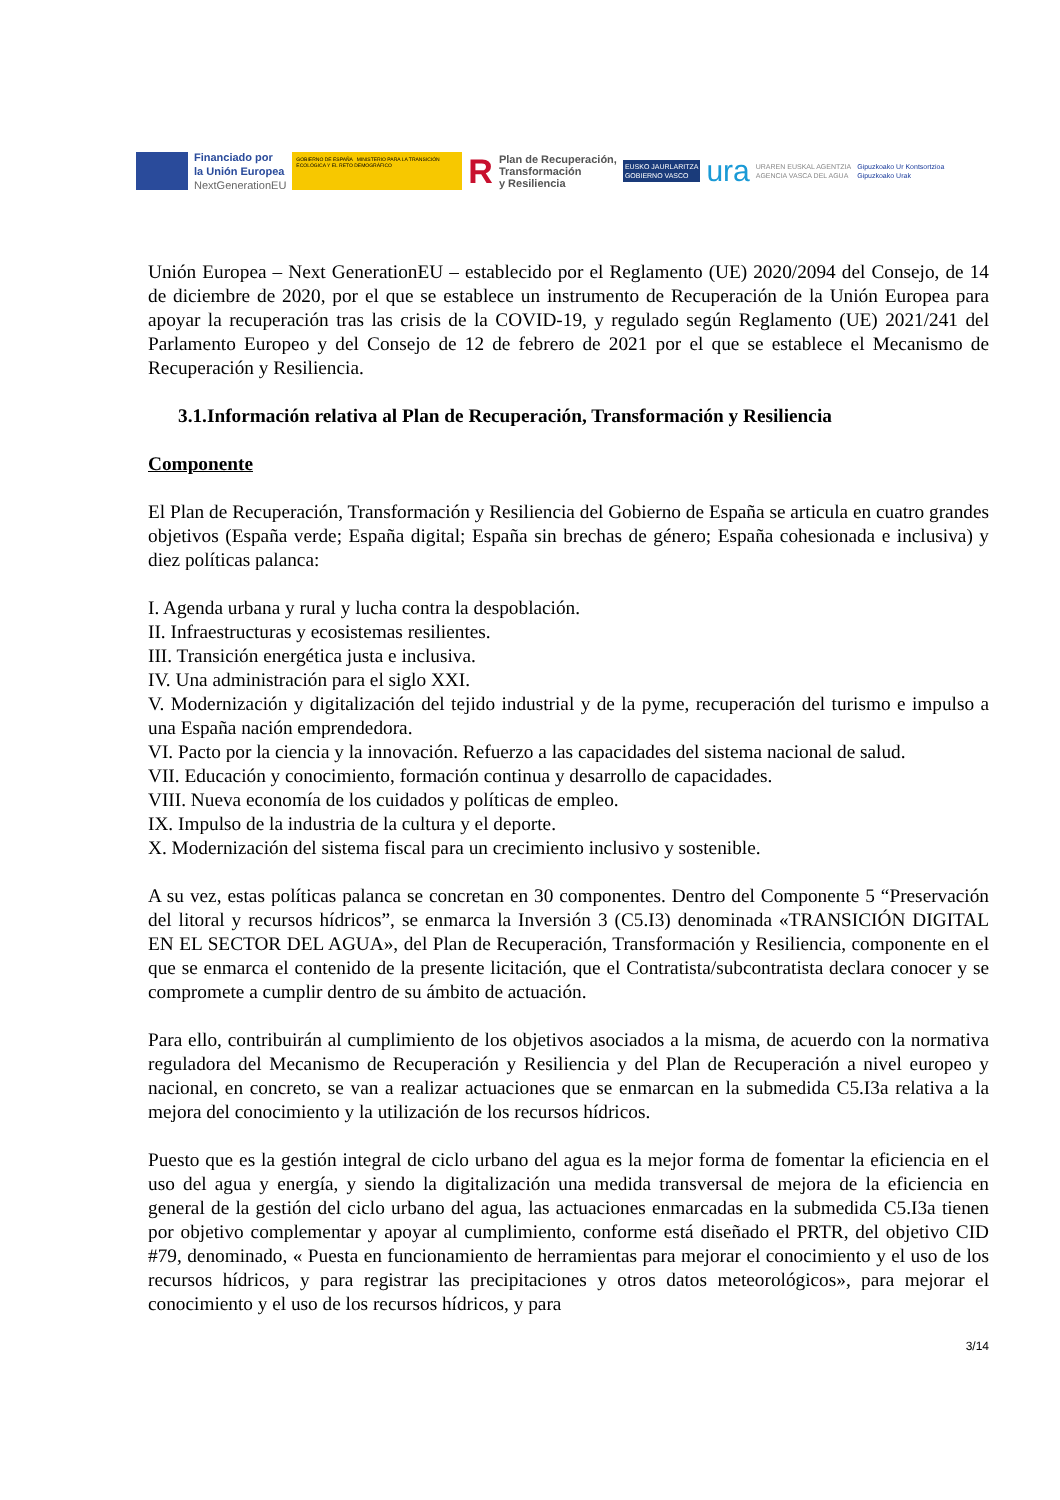Financiado por
la Unión Europea
NextGenerationEU
GOBIERNO DE ESPAÑA MINISTERIO PARA LA TRANSICIÓN ECOLÓGICA Y EL RETO DEMOGRÁFICO
R
Plan de Recuperación,
Transformación
y Resiliencia
EUSKO JAURLARITZA
GOBIERNO VASCO
ura
URAREN EUSKAL AGENTZIA
AGENCIA VASCA DEL AGUA
Gipuzkoako Ur Kontsortzioa
Gipuzkoako Urak
Unión Europea – Next GenerationEU – establecido por el Reglamento (UE) 2020/2094 del Consejo, de 14 de diciembre de 2020, por el que se establece un instrumento de Recuperación de la Unión Europea para apoyar la recuperación tras las crisis de la COVID-19, y regulado según Reglamento (UE) 2021/241 del Parlamento Europeo y del Consejo de 12 de febrero de 2021 por el que se establece el Mecanismo de Recuperación y Resiliencia.
3.1.Información relativa al Plan de Recuperación, Transformación y Resiliencia
Componente
El Plan de Recuperación, Transformación y Resiliencia del Gobierno de España se articula en cuatro grandes objetivos (España verde; España digital; España sin brechas de género; España cohesionada e inclusiva) y diez políticas palanca:
I. Agenda urbana y rural y lucha contra la despoblación.
II. Infraestructuras y ecosistemas resilientes.
III. Transición energética justa e inclusiva.
IV. Una administración para el siglo XXI.
V. Modernización y digitalización del tejido industrial y de la pyme, recuperación del turismo e impulso a una España nación emprendedora.
VI. Pacto por la ciencia y la innovación. Refuerzo a las capacidades del sistema nacional de salud.
VII. Educación y conocimiento, formación continua y desarrollo de capacidades.
VIII. Nueva economía de los cuidados y políticas de empleo.
IX. Impulso de la industria de la cultura y el deporte.
X. Modernización del sistema fiscal para un crecimiento inclusivo y sostenible.
A su vez, estas políticas palanca se concretan en 30 componentes. Dentro del Componente 5 “Preservación del litoral y recursos hídricos”, se enmarca la Inversión 3 (C5.I3) denominada «TRANSICIÓN DIGITAL EN EL SECTOR DEL AGUA», del Plan de Recuperación, Transformación y Resiliencia, componente en el que se enmarca el contenido de la presente licitación, que el Contratista/subcontratista declara conocer y se compromete a cumplir dentro de su ámbito de actuación.
Para ello, contribuirán al cumplimiento de los objetivos asociados a la misma, de acuerdo con la normativa reguladora del Mecanismo de Recuperación y Resiliencia y del Plan de Recuperación a nivel europeo y nacional, en concreto, se van a realizar actuaciones que se enmarcan en la submedida C5.I3a relativa a la mejora del conocimiento y la utilización de los recursos hídricos.
Puesto que es la gestión integral de ciclo urbano del agua es la mejor forma de fomentar la eficiencia en el uso del agua y energía, y siendo la digitalización una medida transversal de mejora de la eficiencia en general de la gestión del ciclo urbano del agua, las actuaciones enmarcadas en la submedida C5.I3a tienen por objetivo complementar y apoyar al cumplimiento, conforme está diseñado el PRTR, del objetivo CID #79, denominado, « Puesta en funcionamiento de herramientas para mejorar el conocimiento y el uso de los recursos hídricos, y para registrar las precipitaciones y otros datos meteorológicos», para mejorar el conocimiento y el uso de los recursos hídricos, y para
3/14